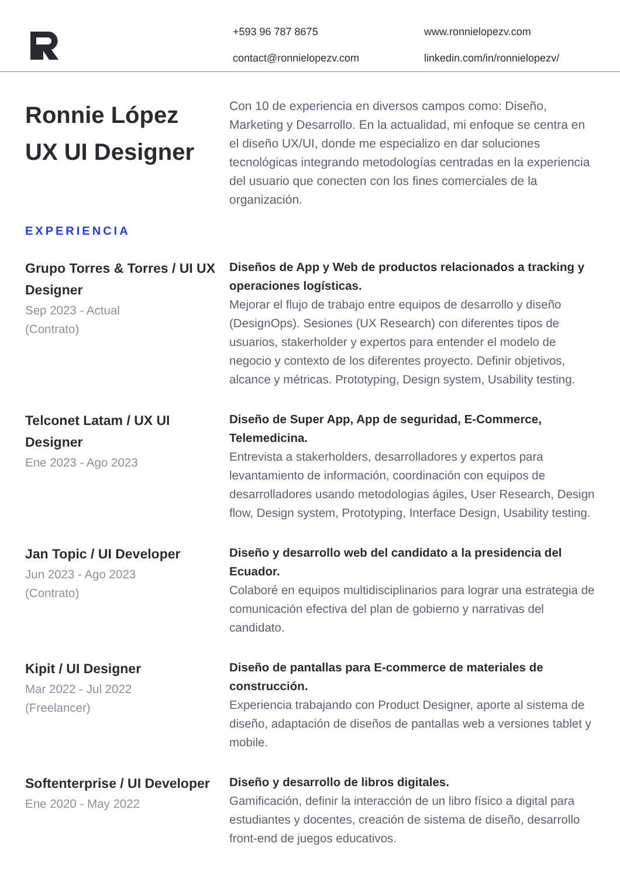+593 96 787 8675 www.ronnielopezv.com contact@ronnielopezv.com linkedin.com/in/ronnielopezv/
Ronnie López
UX UI Designer
Con 10 de experiencia en diversos campos como: Diseño, Marketing y Desarrollo. En la actualidad, mi enfoque se centra en el diseño UX/UI, donde me especializo en dar soluciones tecnológicas integrando metodologías centradas en la experiencia del usuario que conecten con los fines comerciales de la organización.
EXPERIENCIA
Grupo Torres & Torres / UI UX Designer
Sep 2023 - Actual
(Contrato)
Diseños de App y Web de productos relacionados a tracking y operaciones logísticas.
Mejorar el flujo de trabajo entre equipos de desarrollo y diseño (DesignOps). Sesiones (UX Research) con diferentes tipos de usuarios, stakerholder y expertos para entender el modelo de negocio y contexto de los diferentes proyecto. Definir objetivos, alcance y métricas. Prototyping, Design system, Usability testing.
Telconet Latam / UX UI Designer
Ene 2023 - Ago 2023
Diseño de Super App, App de seguridad, E-Commerce, Telemedicina.
Entrevista a stakerholders, desarrolladores y expertos para levantamiento de información, coordinación con equipos de desarrolladores usando metodologias ágiles, User Research, Design flow, Design system, Prototyping, Interface Design, Usability testing.
Jan Topic / UI Developer
Jun 2023 - Ago 2023
(Contrato)
Diseño y desarrollo web del candidato a la presidencia del Ecuador.
Colaboré en equipos multidisciplinarios para lograr una estrategia de comunicación efectiva del plan de gobierno y narrativas del candidato.
Kipit / UI Designer
Mar 2022 - Jul 2022
(Freelancer)
Diseño de pantallas para E-commerce de materiales de construcción.
Experiencia trabajando con Product Designer, aporte al sistema de diseño, adaptación de diseños de pantallas web a versiones tablet y mobile.
Softenterprise / UI Developer
Ene 2020 - May 2022
Diseño y desarrollo de libros digitales.
Gamificación, definir la interacción de un libro físico a digital para estudiantes y docentes, creación de sistema de diseño, desarrollo front-end de juegos educativos.